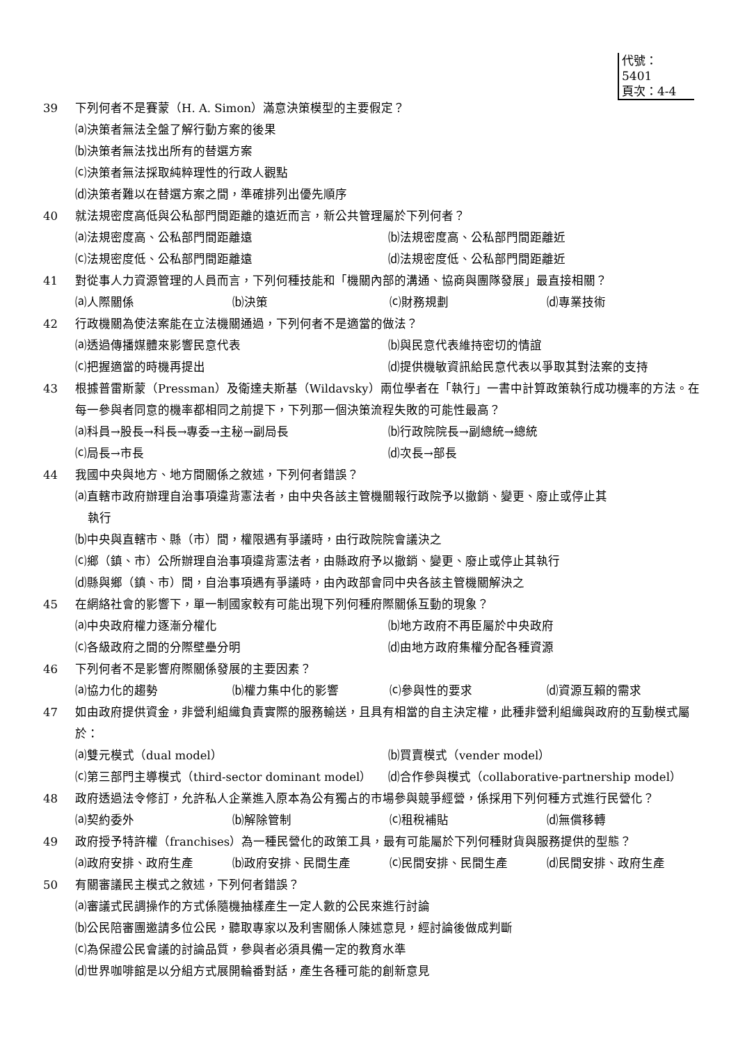代號：5401
頁次：4-4
39 下列何者不是賽蒙（H. A. Simon）滿意決策模型的主要假定？
⒜決策者無法全盤了解行動方案的後果
⒝決策者無法找出所有的替選方案
⒞決策者無法採取純粹理性的行政人觀點
⒟決策者難以在替選方案之間，準確排列出優先順序
40 就法規密度高低與公私部門間距離的遠近而言，新公共管理屬於下列何者？
⒜法規密度高、公私部門間距離遠 ⒝法規密度高、公私部門間距離近 ⒞法規密度低、公私部門間距離遠 ⒟法規密度低、公私部門間距離近
41 對從事人力資源管理的人員而言，下列何種技能和「機關內部的溝通、協商與團隊發展」最直接相關？
⒜人際關係 ⒝決策 ⒞財務規劃 ⒟專業技術
42 行政機關為使法案能在立法機關通過，下列何者不是適當的做法？
⒜透過傳播媒體來影響民意代表 ⒝與民意代表維持密切的情誼 ⒞把握適當的時機再提出 ⒟提供機敏資訊給民意代表以爭取其對法案的支持
43 根據普雷斯蒙（Pressman）及衛達夫斯基（Wildavsky）兩位學者在「執行」一書中計算政策執行成功機率的方法。在每一參與者同意的機率都相同之前提下，下列那一個決策流程失敗的可能性最高？
⒜科員→股長→科長→專委→主秘→副局長 ⒝行政院院長→副總統→總統 ⒞局長→市長 ⒟次長→部長
44 我國中央與地方、地方間關係之敘述，下列何者錯誤？
⒜直轄市政府辦理自治事項違背憲法者，由中央各該主管機關報行政院予以撤銷、變更、廢止或停止其
執行
⒝中央與直轄市、縣（市）間，權限遇有爭議時，由行政院院會議決之
⒞鄉（鎮、市）公所辦理自治事項違背憲法者，由縣政府予以撤銷、變更、廢止或停止其執行
⒟縣與鄉（鎮、市）間，自治事項遇有爭議時，由內政部會同中央各該主管機關解決之
45 在網絡社會的影響下，單一制國家較有可能出現下列何種府際關係互動的現象？
⒜中央政府權力逐漸分權化 ⒝地方政府不再臣屬於中央政府 ⒞各級政府之間的分際壁壘分明 ⒟由地方政府集權分配各種資源
46 下列何者不是影響府際關係發展的主要因素？
⒜協力化的趨勢 ⒝權力集中化的影響 ⒞參與性的要求 ⒟資源互賴的需求
47 如由政府提供資金，非營利組織負責實際的服務輸送，且具有相當的自主決定權，此種非營利組織與政府的互動模式屬於：
⒜雙元模式（dual model） ⒝買賣模式（vender model） ⒞第三部門主導模式（third-sector dominant model） ⒟合作參與模式（collaborative-partnership model）
48 政府透過法令修訂，允許私人企業進入原本為公有獨占的市場參與競爭經營，係採用下列何種方式進行民營化？
⒜契約委外 ⒝解除管制 ⒞租稅補貼 ⒟無償移轉
49 政府授予特許權（franchises）為一種民營化的政策工具，最有可能屬於下列何種財貨與服務提供的型態？
⒜政府安排、政府生產 ⒝政府安排、民間生產 ⒞民間安排、民間生產 ⒟民間安排、政府生產
50 有關審議民主模式之敘述，下列何者錯誤？
⒜審議式民調操作的方式係隨機抽樣產生一定人數的公民來進行討論
⒝公民陪審團邀請多位公民，聽取專家以及利害關係人陳述意見，經討論後做成判斷
⒞為保證公民會議的討論品質，參與者必須具備一定的教育水準
⒟世界咖啡館是以分組方式展開輪番對話，產生各種可能的創新意見